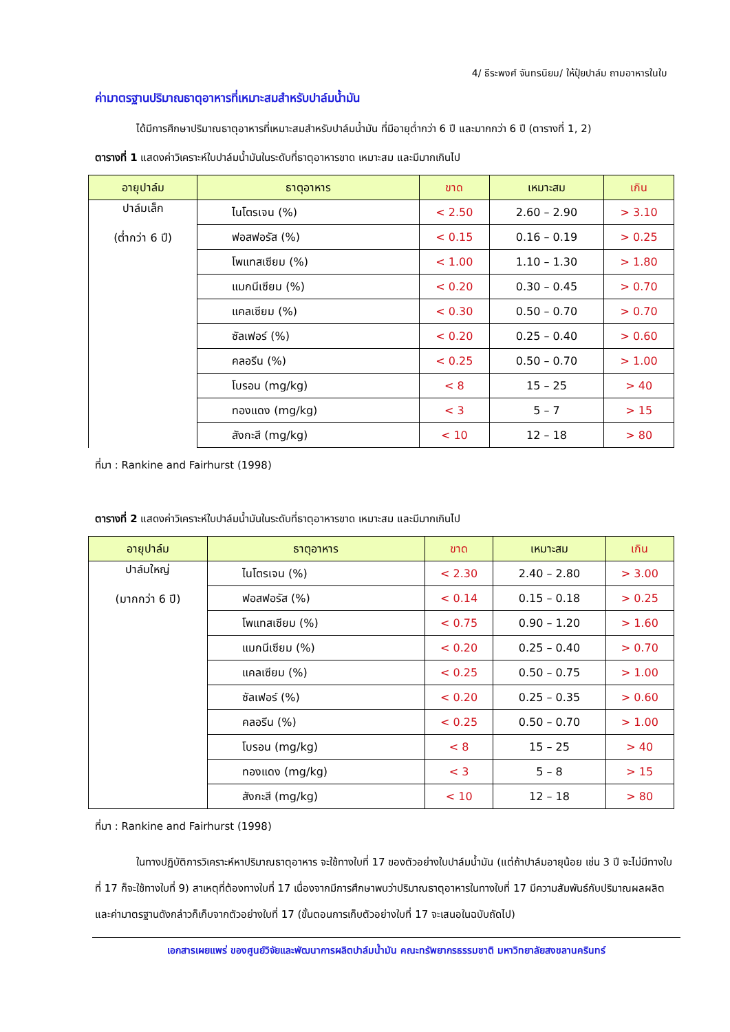4/ ธีระพงศ์ จันทรนิยม/ ให้ปุ๋ยปาล์ม ถามอาหารในใบ
ค่ามาตรฐานปริมาณธาตุอาหารที่เหมาะสมสำหรับปาล์มน้ำมัน
    ได้มีการศึกษาปริมาณธาตุอาหารที่เหมาะสมสำหรับปาล์มน้ำมัน ที่มีอายุต่ำกว่า 6 ปี และมากกว่า 6 ปี (ตารางที่ 1, 2)
ตารางที่ 1 แสดงค่าวิเคราะห์ใบปาล์มน้ำมันในระดับที่ธาตุอาหารขาด เหมาะสม และมีมากเกินไป
| อายุปาล์ม | ธาตุอาหาร | ขาด | เหมาะสม | เกิน |
| --- | --- | --- | --- | --- |
| ปาล์มเล็ก (ต่ำกว่า 6 ปี) | ไนโตรเจน (%) | < 2.50 | 2.60 – 2.90 | > 3.10 |
| | ฟอสฟอรัส (%) | < 0.15 | 0.16 – 0.19 | > 0.25 |
| | โพแทสเซียม (%) | < 1.00 | 1.10 – 1.30 | > 1.80 |
| | แมกนีเซียม (%) | < 0.20 | 0.30 – 0.45 | > 0.70 |
| | แคลเซียม (%) | < 0.30 | 0.50 – 0.70 | > 0.70 |
| | ซัลเฟอร์ (%) | < 0.20 | 0.25 – 0.40 | > 0.60 |
| | คลอรีน (%) | < 0.25 | 0.50 – 0.70 | > 1.00 |
| | โบรอน (mg/kg) | < 8 | 15 – 25 | > 40 |
| | ทองแดง (mg/kg) | < 3 | 5 – 7 | > 15 |
| | สังกะสี (mg/kg) | < 10 | 12 – 18 | > 80 |
ที่มา : Rankine and Fairhurst (1998)
ตารางที่ 2 แสดงค่าวิเคราะห์ใบปาล์มน้ำมันในระดับที่ธาตุอาหารขาด เหมาะสม และมีมากเกินไป
| อายุปาล์ม | ธาตุอาหาร | ขาด | เหมาะสม | เกิน |
| --- | --- | --- | --- | --- |
| ปาล์มใหญ่ (มากกว่า 6 ปี) | ไนโตรเจน (%) | < 2.30 | 2.40 – 2.80 | > 3.00 |
| | ฟอสฟอรัส (%) | < 0.14 | 0.15 – 0.18 | > 0.25 |
| | โพแทสเซียม (%) | < 0.75 | 0.90 – 1.20 | > 1.60 |
| | แมกนีเซียม (%) | < 0.20 | 0.25 – 0.40 | > 0.70 |
| | แคลเซียม (%) | < 0.25 | 0.50 – 0.75 | > 1.00 |
| | ซัลเฟอร์ (%) | < 0.20 | 0.25 – 0.35 | > 0.60 |
| | คลอรีน (%) | < 0.25 | 0.50 – 0.70 | > 1.00 |
| | โบรอน (mg/kg) | < 8 | 15 – 25 | > 40 |
| | ทองแดง (mg/kg) | < 3 | 5 – 8 | > 15 |
| | สังกะสี (mg/kg) | < 10 | 12 – 18 | > 80 |
ที่มา : Rankine and Fairhurst (1998)
    ในทางปฏิบัติการวิเคราะห์หาปริมาณธาตุอาหาร จะใช้ทางใบที่ 17 ของตัวอย่างใบปาล์มน้ำมัน (แต่ถ้าปาล์มอายุน้อย เช่น 3 ปี จะไม่มีทางใบที่ 17 ก็จะใช้ทางใบที่ 9) สาเหตุที่ต้องทางใบที่ 17 เนื่องจากมีการศึกษาพบว่าปริมาณธาตุอาหารในทางใบที่ 17 มีความสัมพันธ์กับปริมาณผลผลิต และค่ามาตรฐานดังกล่าวก็เก็บจากตัวอย่างใบที่ 17 (ขั้นตอนการเก็บตัวอย่างใบที่ 17 จะเสนอในฉบับถัดไป)
เอกสารเผยแพร่ ของศูนย์วิจัยและพัฒนาการผลิตปาล์มน้ำมัน คณะทรัพยากรธรรมชาติ มหาวิทยาลัยสงขลานครินทร์